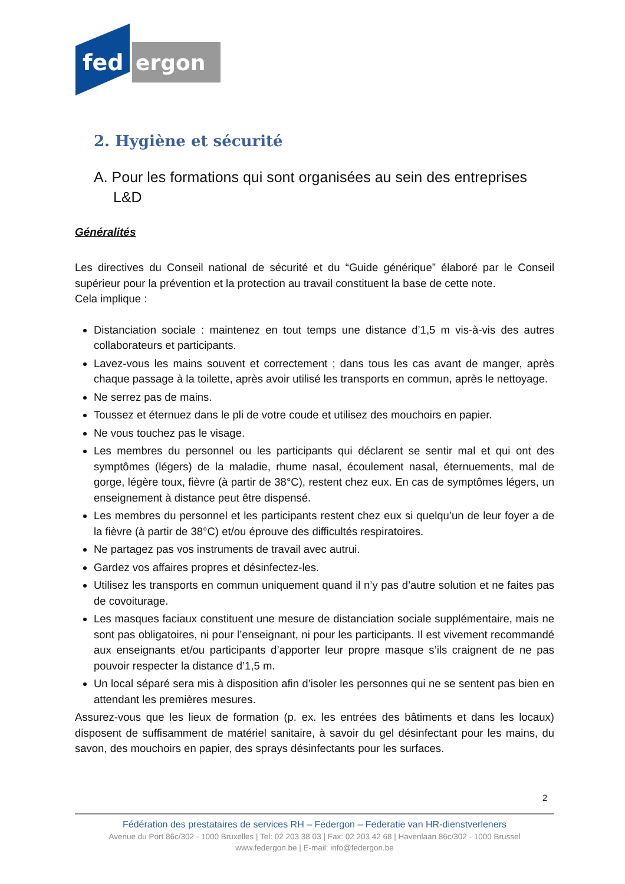fed
ergon
2. Hygiène et sécurité
A. Pour les formations qui sont organisées au sein des entreprises L&D
Généralités
Les directives du Conseil national de sécurité et du “Guide générique” élaboré par le Conseil supérieur pour la prévention et la protection au travail constituent la base de cette note.
Cela implique :
Distanciation sociale : maintenez en tout temps une distance d’1,5 m vis-à-vis des autres collaborateurs et participants.
Lavez-vous les mains souvent et correctement ; dans tous les cas avant de manger, après chaque passage à la toilette, après avoir utilisé les transports en commun, après le nettoyage.
Ne serrez pas de mains.
Toussez et éternuez dans le pli de votre coude et utilisez des mouchoirs en papier.
Ne vous touchez pas le visage.
Les membres du personnel ou les participants qui déclarent se sentir mal et qui ont des symptômes (légers) de la maladie, rhume nasal, écoulement nasal, éternuements, mal de gorge, légère toux, fièvre (à partir de 38°C), restent chez eux. En cas de symptômes légers, un enseignement à distance peut être dispensé.
Les membres du personnel et les participants restent chez eux si quelqu’un de leur foyer a de la fièvre (à partir de 38°C) et/ou éprouve des difficultés respiratoires.
Ne partagez pas vos instruments de travail avec autrui.
Gardez vos affaires propres et désinfectez-les.
Utilisez les transports en commun uniquement quand il n’y pas d’autre solution et ne faites pas de covoiturage.
Les masques faciaux constituent une mesure de distanciation sociale supplémentaire, mais ne sont pas obligatoires, ni pour l’enseignant, ni pour les participants. Il est vivement recommandé aux enseignants et/ou participants d’apporter leur propre masque s’ils craignent de ne pas pouvoir respecter la distance d’1,5 m.
Un local séparé sera mis à disposition afin d’isoler les personnes qui ne se sentent pas bien en attendant les premières mesures.
Assurez-vous que les lieux de formation (p. ex. les entrées des bâtiments et dans les locaux) disposent de suffisamment de matériel sanitaire, à savoir du gel désinfectant pour les mains, du savon, des mouchoirs en papier, des sprays désinfectants pour les surfaces.
2
Fédération des prestataires de services RH – Federgon – Federatie van HR-dienstverleners
Avenue du Port 86c/302 - 1000 Bruxelles | Tel: 02 203 38 03 | Fax: 02 203 42 68 | Havenlaan 86c/302 - 1000 Brussel
www.federgon.be | E-mail: info@federgon.be